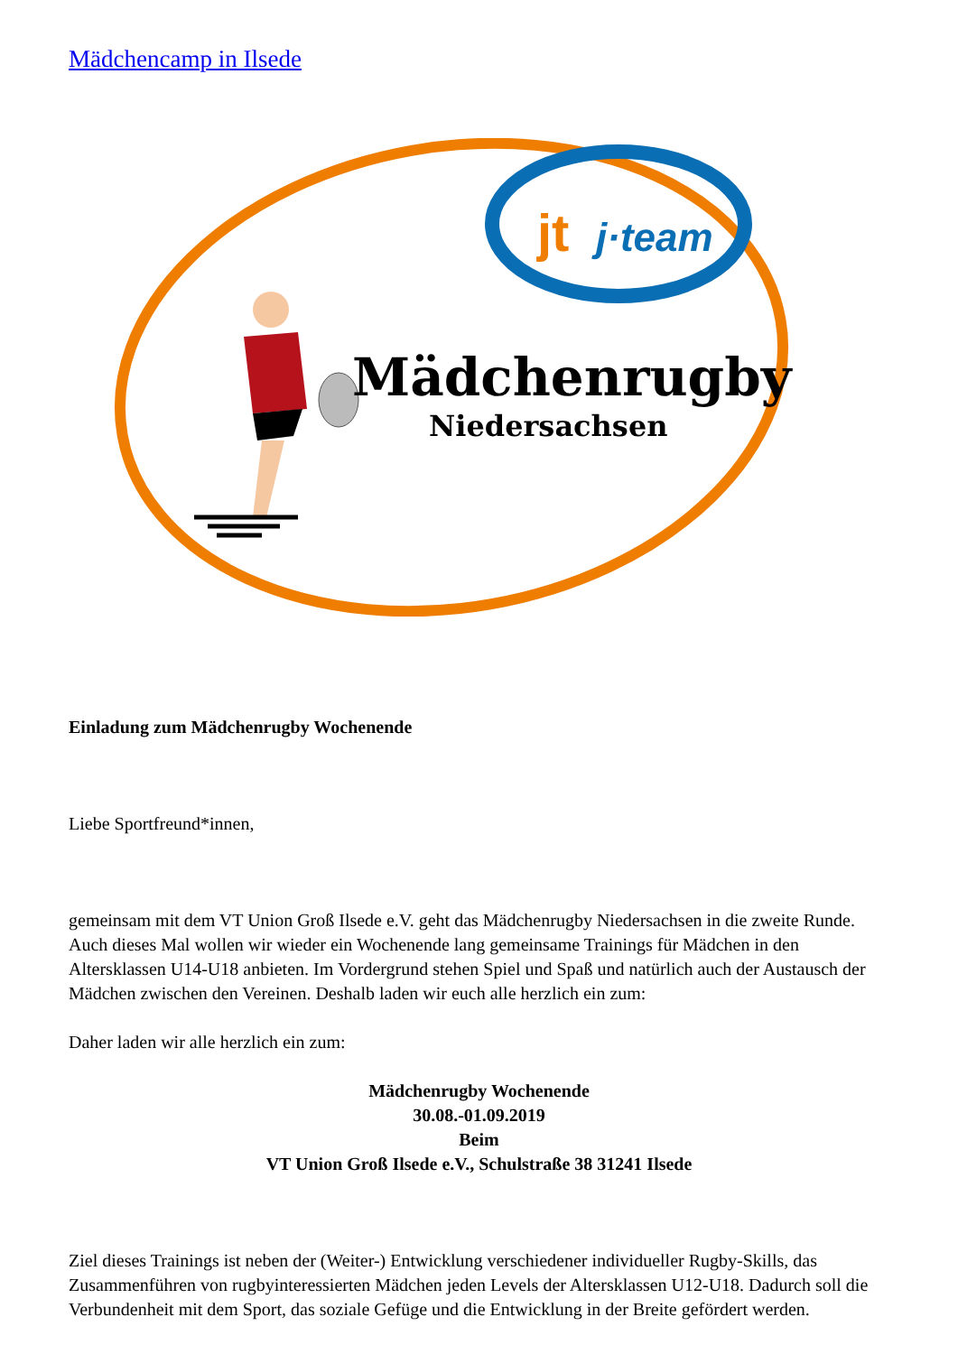Mädchencamp in Ilsede
j·team
jt
Mädchenrugby
Niedersachsen
Einladung zum Mädchenrugby Wochenende
Liebe Sportfreund*innen,
gemeinsam mit dem VT Union Groß Ilsede e.V. geht das Mädchenrugby Niedersachsen in die zweite Runde. Auch dieses Mal wollen wir wieder ein Wochenende lang gemeinsame Trainings für Mädchen in den Altersklassen U14-U18 anbieten. Im Vordergrund stehen Spiel und Spaß und natürlich auch der Austausch der Mädchen zwischen den Vereinen. Deshalb laden wir euch alle herzlich ein zum:
Daher laden wir alle herzlich ein zum:
Mädchenrugby Wochenende
30.08.-01.09.2019
Beim
VT Union Groß Ilsede e.V., Schulstraße 38 31241 Ilsede
Ziel dieses Trainings ist neben der (Weiter-) Entwicklung verschiedener individueller Rugby-Skills, das Zusammenführen von rugbyinteressierten Mädchen jeden Levels der Altersklassen U12-U18. Dadurch soll die Verbundenheit mit dem Sport, das soziale Gefüge und die Entwicklung in der Breite gefördert werden.